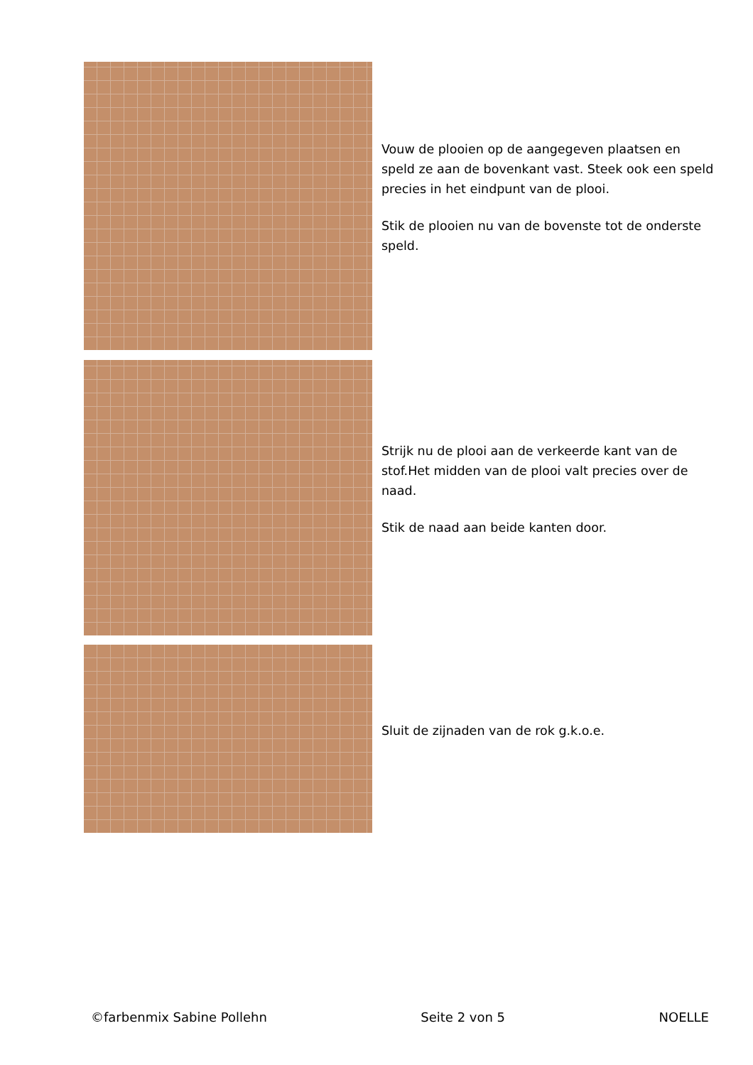Vouw de plooien op de aangegeven plaatsen en speld ze aan de bovenkant vast. Steek ook een speld precies in het eindpunt van de plooi.
Stik de plooien nu van de bovenste tot de onderste speld.
Strijk nu de plooi aan de verkeerde kant van de stof.Het midden van de plooi valt precies over de naad.
Stik de naad aan beide kanten door.
Sluit de zijnaden van de rok g.k.o.e.
©farbenmix Sabine Pollehn Seite 2 von 5 NOELLE